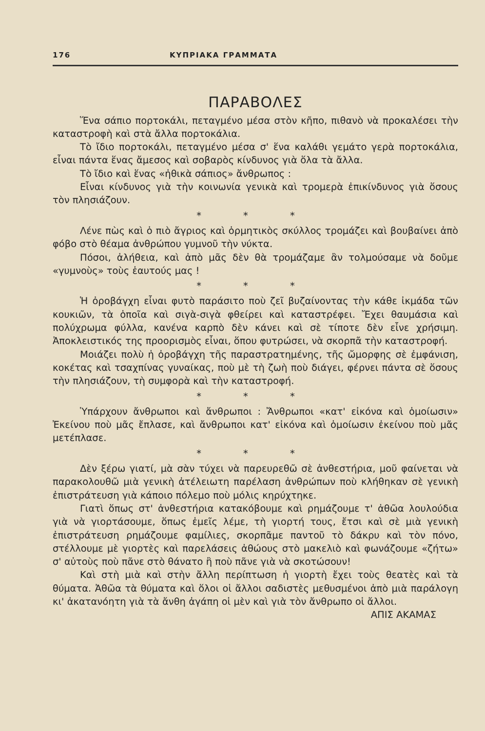176 ΚΥΠΡΙΑΚΑ ΓΡΑΜΜΑΤΑ
ΠΑΡΑΒΟΛΕΣ
Ἕνα σάπιο πορτοκάλι, πεταγμένο μέσα στὸν κῆπο, πιθανὸ νὰ προκαλέσει τὴν καταστροφὴ καὶ στὰ ἄλλα πορτοκάλια.
Τὸ ἴδιο πορτοκάλι, πεταγμένο μέσα σ' ἕνα καλάθι γεμάτο γερὰ πορτοκάλια, εἶναι πάντα ἕνας ἄμεσος καὶ σοβαρὸς κίνδυνος γιὰ ὅλα τὰ ἄλλα.
Τὸ ἴδιο καὶ ἕνας «ἠθικὰ σάπιος» ἄνθρωπος :
Εἶναι κίνδυνος γιὰ τὴν κοινωνία γενικὰ καὶ τρομερὰ ἐπικίνδυνος γιὰ ὅσους τὸν πλησιάζουν.
* * *
Λένε πὼς καὶ ὁ πιὸ ἄγριος καὶ ὁρμητικὸς σκύλλος τρομάζει καὶ βουβαίνει ἀπὸ φόβο στὸ θέαμα ἀνθρώπου γυμνοῦ τὴν νύκτα.
Πόσοι, ἀλήθεια, καὶ ἀπὸ μᾶς δὲν θὰ τρομάζαμε ἂν τολμούσαμε νὰ δοῦμε «γυμνοὺς» τοὺς ἑαυτούς μας !
* * *
Ἡ ὀροβάγχη εἶναι φυτὸ παράσιτο ποὺ ζεῖ βυζαίνοντας τὴν κάθε ἰκμάδα τῶν κουκιῶν, τὰ ὁποῖα καὶ σιγὰ-σιγὰ φθείρει καὶ καταστρέφει. Ἔχει θαυμάσια καὶ πολύχρωμα φύλλα, κανένα καρπὸ δὲν κάνει καὶ σὲ τίποτε δὲν εἶνε χρήσιμη. Ἀποκλειστικός της προορισμὸς εἶναι, ὅπου φυτρώσει, νὰ σκορπᾶ τὴν καταστροφή.
Μοιάζει πολὺ ἡ ὀροβάγχη τῆς παραστρατημένης, τῆς ὤμορφης σὲ ἐμφάνιση, κοκέτας καὶ τσαχπίνας γυναίκας, ποὺ μὲ τὴ ζωὴ ποὺ διάγει, φέρνει πάντα σὲ ὅσους τὴν πλησιάζουν, τὴ συμφορὰ καὶ τὴν καταστροφή.
* * *
Ὑπάρχουν ἄνθρωποι καὶ ἄνθρωποι : Ἄνθρωποι «κατ' εἰκόνα καὶ ὁμοίωσιν» Ἐκείνου ποὺ μᾶς ἔπλασε, καὶ ἄνθρωποι κατ' εἰκόνα καὶ ὁμοίωσιν ἐκείνου ποὺ μᾶς μετέπλασε.
* * *
Δὲν ξέρω γιατί, μὰ σὰν τύχει νὰ παρευρεθῶ σὲ ἀνθεστήρια, μοῦ φαίνεται νὰ παρακολουθῶ μιὰ γενικὴ ἀτέλειωτη παρέλαση ἀνθρώπων ποὺ κλήθηκαν σὲ γενικὴ ἐπιστράτευση γιὰ κάποιο πόλεμο ποὺ μόλις κηρύχτηκε.
Γιατὶ ὅπως στ' ἀνθεστήρια κατακόβουμε καὶ ρημάζουμε τ' ἀθῶα λουλούδια γιὰ νὰ γιορτάσουμε, ὅπως ἐμεῖς λέμε, τὴ γιορτή τους, ἔτσι καὶ σὲ μιὰ γενικὴ ἐπιστράτευση ρημάζουμε φαμίλιες, σκορπᾶμε παντοῦ τὸ δάκρυ καὶ τὸν πόνο, στέλλουμε μὲ γιορτὲς καὶ παρελάσεις ἀθώους στὸ μακελιὸ καὶ φωνάζουμε «ζήτω» σ' αὐτοὺς ποὺ πᾶνε στὸ θάνατο ἢ ποὺ πᾶνε γιὰ νὰ σκοτώσουν!
Καὶ στὴ μιὰ καὶ στὴν ἄλλη περίπτωση ἡ γιορτὴ ἔχει τοὺς θεατὲς καὶ τὰ θύματα. Ἀθῶα τὰ θύματα καὶ ὅλοι οἱ ἄλλοι σαδιστὲς μεθυσμένοι ἀπὸ μιὰ παράλογη κι' ἀκατανόητη γιὰ τὰ ἄνθη ἀγάπη οἱ μὲν καὶ γιὰ τὸν ἄνθρωπο οἱ ἄλλοι.
ΑΠΙΣ ΑΚΑΜΑΣ